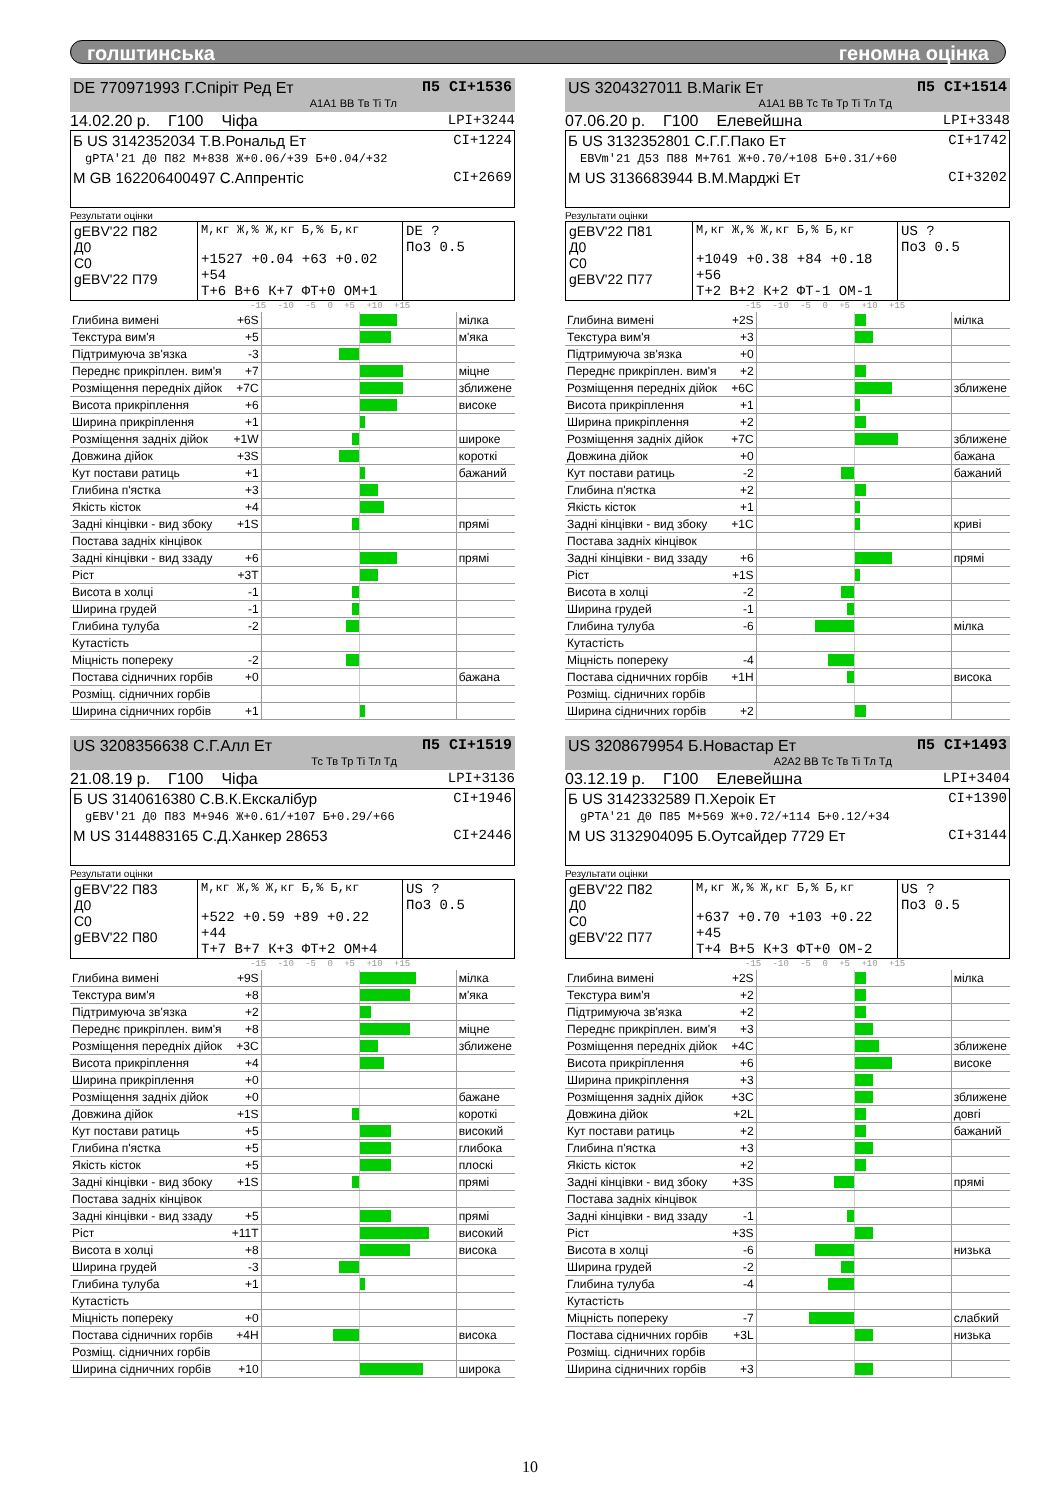голштинська геномна оцінка
П5 CI+1536 DE 770971993 Г.Спіріт Ред Ет
A1A1 BB Тв Ti Тл
14.02.20 р. Г100 Чіфа LPI+3244
CI+1224 Б US 3142352034 Т.В.Рональд Ет
gPTA'21 Д0 П82 М+838 Ж+0.06/+39 Б+0.04/+32
CI+2669 М GB 162206400497 С.Аппрентіс
Результати оцінки
| gEBV'22 П82 Д0 С0 gEBV'22 П79 | М,кг Ж,% Ж,кг Б,% Б,кг +1527 +0.04 +63 +0.02 +54 Т+6 В+6 К+7 ФТ+0 ОМ+1 | DE ? По3 0.5 |
-15 -10 -5 0 +5 +10 +15
| Глибина вимені | +6S | | мілка |
| Текстура вим'я | +5 | | м'яка |
| Підтримуюча зв'язка | -3 | | |
| Переднє прикріплен. вим'я | +7 | | міцне |
| Розміщення передніх дійок | +7C | | зближене |
| Висота прикріплення | +6 | | високе |
| Ширина прикріплення | +1 | | |
| Розміщення задніх дійок | +1W | | широке |
| Довжина дійок | +3S | | короткі |
| Кут постави ратиць | +1 | | бажаний |
| Глибина п'ястка | +3 | | |
| Якість кісток | +4 | | |
| Задні кінцівки - вид збоку | +1S | | прямі |
| Постава задніх кінцівок | | | |
| Задні кінцівки - вид ззаду | +6 | | прямі |
| Ріст | +3T | | |
| Висота в холці | -1 | | |
| Ширина грудей | -1 | | |
| Глибина тулуба | -2 | | |
| Кутастість | | | |
| Міцність попереку | -2 | | |
| Постава сідничних горбів | +0 | | бажана |
| Розміщ. сідничних горбів | | | |
| Ширина сідничних горбів | +1 | | |
П5 CI+1514 US 3204327011 В.Магік Ет
A1A1 BB Тс Тв Тр Ti Тл Тд
07.06.20 р. Г100 Елевейшна LPI+3348
CI+1742 Б US 3132352801 С.Г.Г.Пако Ет
EBVm'21 Д53 П88 М+761 Ж+0.70/+108 Б+0.31/+60
CI+3202 М US 3136683944 В.М.Марджі Ет
Результати оцінки
| gEBV'22 П81 Д0 С0 gEBV'22 П77 | М,кг Ж,% Ж,кг Б,% Б,кг +1049 +0.38 +84 +0.18 +56 Т+2 В+2 К+2 ФТ-1 ОМ-1 | US ? По3 0.5 |
-15 -10 -5 0 +5 +10 +15
| Глибина вимені | +2S | | мілка |
| Текстура вим'я | +3 | | |
| Підтримуюча зв'язка | +0 | | |
| Переднє прикріплен. вим'я | +2 | | |
| Розміщення передніх дійок | +6C | | зближене |
| Висота прикріплення | +1 | | |
| Ширина прикріплення | +2 | | |
| Розміщення задніх дійок | +7C | | зближене |
| Довжина дійок | +0 | | бажана |
| Кут постави ратиць | -2 | | бажаний |
| Глибина п'ястка | +2 | | |
| Якість кісток | +1 | | |
| Задні кінцівки - вид збоку | +1C | | криві |
| Постава задніх кінцівок | | | |
| Задні кінцівки - вид ззаду | +6 | | прямі |
| Ріст | +1S | | |
| Висота в холці | -2 | | |
| Ширина грудей | -1 | | |
| Глибина тулуба | -6 | | мілка |
| Кутастість | | | |
| Міцність попереку | -4 | | |
| Постава сідничних горбів | +1H | | висока |
| Розміщ. сідничних горбів | | | |
| Ширина сідничних горбів | +2 | | |
П5 CI+1519 US 3208356638 С.Г.Алл Ет
Тс Тв Тр Ti Тл Тд
21.08.19 р. Г100 Чіфа LPI+3136
CI+1946 Б US 3140616380 С.В.К.Екскалібур
gEBV'21 Д0 П83 М+946 Ж+0.61/+107 Б+0.29/+66
CI+2446 М US 3144883165 С.Д.Ханкер 28653
Результати оцінки
| gEBV'22 П83 Д0 С0 gEBV'22 П80 | М,кг Ж,% Ж,кг Б,% Б,кг +522 +0.59 +89 +0.22 +44 Т+7 В+7 К+3 ФТ+2 ОМ+4 | US ? По3 0.5 |
-15 -10 -5 0 +5 +10 +15
| Глибина вимені | +9S | | мілка |
| Текстура вим'я | +8 | | м'яка |
| Підтримуюча зв'язка | +2 | | |
| Переднє прикріплен. вим'я | +8 | | міцне |
| Розміщення передніх дійок | +3C | | зближене |
| Висота прикріплення | +4 | | |
| Ширина прикріплення | +0 | | |
| Розміщення задніх дійок | +0 | | бажане |
| Довжина дійок | +1S | | короткі |
| Кут постави ратиць | +5 | | високий |
| Глибина п'ястка | +5 | | глибока |
| Якість кісток | +5 | | плоскі |
| Задні кінцівки - вид збоку | +1S | | прямі |
| Постава задніх кінцівок | | | |
| Задні кінцівки - вид ззаду | +5 | | прямі |
| Ріст | +11T | | високий |
| Висота в холці | +8 | | висока |
| Ширина грудей | -3 | | |
| Глибина тулуба | +1 | | |
| Кутастість | | | |
| Міцність попереку | +0 | | |
| Постава сідничних горбів | +4H | | висока |
| Розміщ. сідничних горбів | | | |
| Ширина сідничних горбів | +10 | | широка |
П5 CI+1493 US 3208679954 Б.Новастар Ет
A2A2 BB Тс Тв Ti Тл Тд
03.12.19 р. Г100 Елевейшна LPI+3404
CI+1390 Б US 3142332589 П.Хероік Ет
gPTA'21 Д0 П85 М+569 Ж+0.72/+114 Б+0.12/+34
CI+3144 М US 3132904095 Б.Оутсайдер 7729 Ет
Результати оцінки
| gEBV'22 П82 Д0 С0 gEBV'22 П77 | М,кг Ж,% Ж,кг Б,% Б,кг +637 +0.70 +103 +0.22 +45 Т+4 В+5 К+3 ФТ+0 ОМ-2 | US ? По3 0.5 |
-15 -10 -5 0 +5 +10 +15
| Глибина вимені | +2S | | мілка |
| Текстура вим'я | +2 | | |
| Підтримуюча зв'язка | +2 | | |
| Переднє прикріплен. вим'я | +3 | | |
| Розміщення передніх дійок | +4C | | зближене |
| Висота прикріплення | +6 | | високе |
| Ширина прикріплення | +3 | | |
| Розміщення задніх дійок | +3C | | зближене |
| Довжина дійок | +2L | | довгі |
| Кут постави ратиць | +2 | | бажаний |
| Глибина п'ястка | +3 | | |
| Якість кісток | +2 | | |
| Задні кінцівки - вид збоку | +3S | | прямі |
| Постава задніх кінцівок | | | |
| Задні кінцівки - вид ззаду | -1 | | |
| Ріст | +3S | | |
| Висота в холці | -6 | | низька |
| Ширина грудей | -2 | | |
| Глибина тулуба | -4 | | |
| Кутастість | | | |
| Міцність попереку | -7 | | слабкий |
| Постава сідничних горбів | +3L | | низька |
| Розміщ. сідничних горбів | | | |
| Ширина сідничних горбів | +3 | | |
10